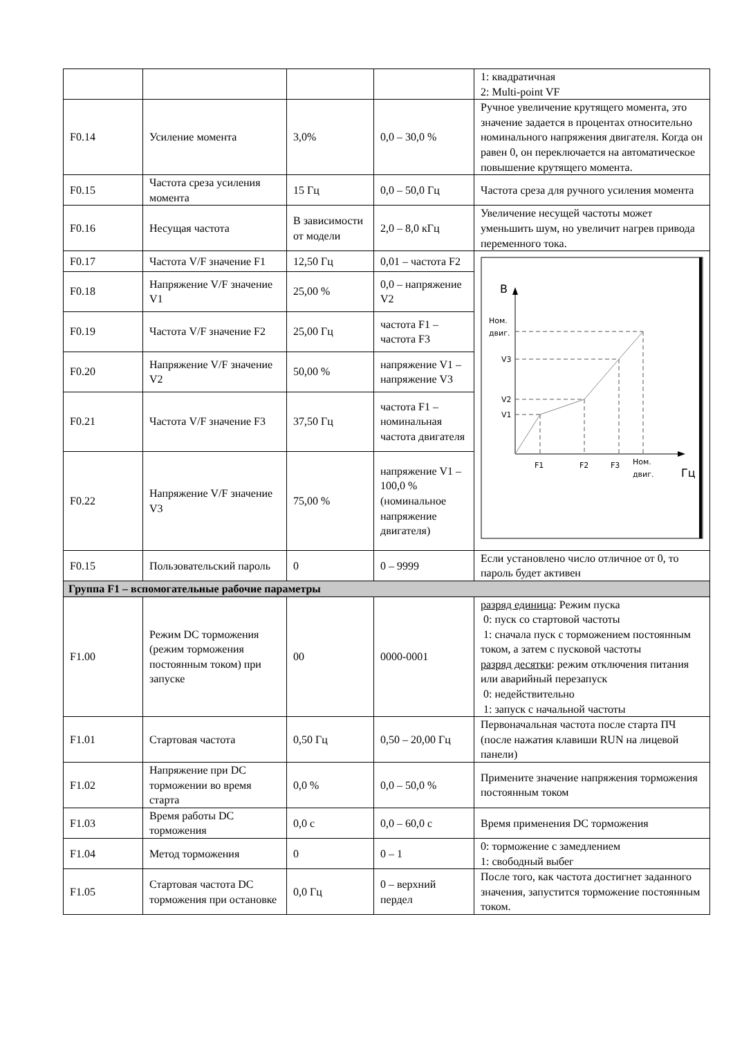| | | | | 1: квадратичная 2: Multi-point VF |
| F0.14 | Усиление момента | 3,0% | 0,0 – 30,0 % | Ручное увеличение крутящего момента, это значение задается в процентах относительно номинального напряжения двигателя. Когда он равен 0, он переключается на автоматическое повышение крутящего момента. |
| F0.15 | Частота среза усиления момента | 15 Гц | 0,0 – 50,0 Гц | Частота среза для ручного усиления момента |
| F0.16 | Несущая частота | В зависимости от модели | 2,0 – 8,0 кГц | Увеличение несущей частоты может уменьшить шум, но увеличит нагрев привода переменного тока. |
| F0.17 | Частота V/F значение F1 | 12,50 Гц | 0,01 – частота F2 | В Гц Ном. двиг. V3 V2 V1 F1 F2 F3 Ном. двиг. |
| F0.18 | Напряжение V/F значение V1 | 25,00 % | 0,0 – напряжение V2 | |
| F0.19 | Частота V/F значение F2 | 25,00 Гц | частота F1 – частота F3 | |
| F0.20 | Напряжение V/F значение V2 | 50,00 % | напряжение V1 – напряжение V3 | |
| F0.21 | Частота V/F значение F3 | 37,50 Гц | частота F1 – номинальная частота двигателя | |
| F0.22 | Напряжение V/F значение V3 | 75,00 % | напряжение V1 – 100,0 % (номинальное напряжение двигателя) | |
| F0.15 | Пользовательский пароль | 0 | 0 – 9999 | Если установлено число отличное от 0, то пароль будет активен |
| Группа F1 – вспомогательные рабочие параметры | | | | |
| F1.00 | Режим DC торможения (режим торможения постоянным током) при запуске | 00 | 0000-0001 | разряд единица : Режим пуска 0: пуск со стартовой частоты 1: сначала пуск с торможением постоянным током, а затем с пусковой частоты разряд десятки : режим отключения питания или аварийный перезапуск 0: недействительно 1: запуск с начальной частоты |
| F1.01 | Стартовая частота | 0,50 Гц | 0,50 – 20,00 Гц | Первоначальная частота после старта ПЧ (после нажатия клавиши RUN на лицевой панели) |
| F1.02 | Напряжение при DC торможении во время старта | 0,0 % | 0,0 – 50,0 % | Примените значение напряжения торможения постоянным током |
| F1.03 | Время работы DC торможения | 0,0 с | 0,0 – 60,0 с | Время применения DC торможения |
| F1.04 | Метод торможения | 0 | 0 – 1 | 0: торможение с замедлением 1: свободный выбег |
| F1.05 | Стартовая частота DC торможения при остановке | 0,0 Гц | 0 – верхний пердел | После того, как частота достигнет заданного значения, запустится торможение постоянным током. |